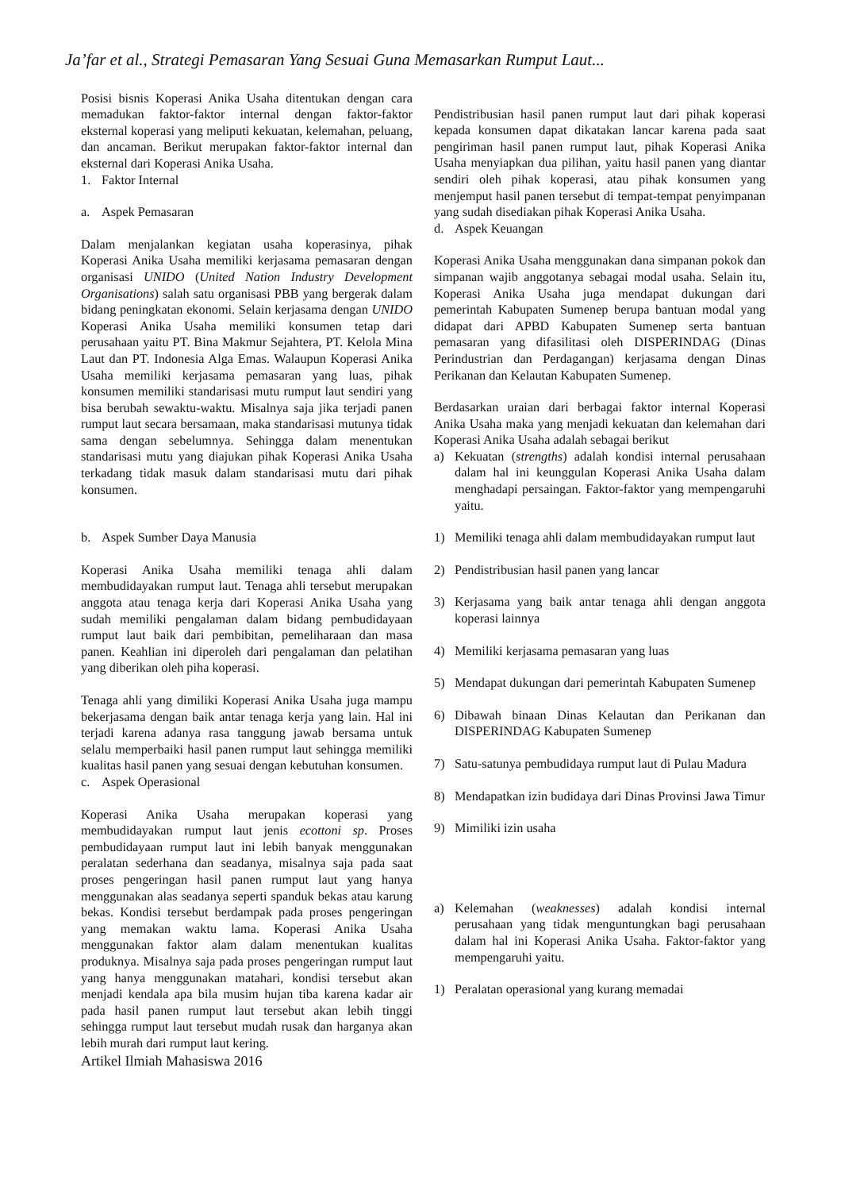Ja’far et al., Strategi Pemasaran Yang Sesuai Guna Memasarkan Rumput Laut...
Posisi bisnis Koperasi Anika Usaha ditentukan dengan cara memadukan faktor-faktor internal dengan faktor-faktor eksternal koperasi yang meliputi kekuatan, kelemahan, peluang, dan ancaman. Berikut merupakan faktor-faktor internal dan eksternal dari Koperasi Anika Usaha.
1. Faktor Internal
a. Aspek Pemasaran
Dalam menjalankan kegiatan usaha koperasinya, pihak Koperasi Anika Usaha memiliki kerjasama pemasaran dengan organisasi UNIDO (United Nation Industry Development Organisations) salah satu organisasi PBB yang bergerak dalam bidang peningkatan ekonomi. Selain kerjasama dengan UNIDO Koperasi Anika Usaha memiliki konsumen tetap dari perusahaan yaitu PT. Bina Makmur Sejahtera, PT. Kelola Mina Laut dan PT. Indonesia Alga Emas. Walaupun Koperasi Anika Usaha memiliki kerjasama pemasaran yang luas, pihak konsumen memiliki standarisasi mutu rumput laut sendiri yang bisa berubah sewaktu-waktu. Misalnya saja jika terjadi panen rumput laut secara bersamaan, maka standarisasi mutunya tidak sama dengan sebelumnya. Sehingga dalam menentukan standarisasi mutu yang diajukan pihak Koperasi Anika Usaha terkadang tidak masuk dalam standarisasi mutu dari pihak konsumen.
b. Aspek Sumber Daya Manusia
Koperasi Anika Usaha memiliki tenaga ahli dalam membudidayakan rumput laut. Tenaga ahli tersebut merupakan anggota atau tenaga kerja dari Koperasi Anika Usaha yang sudah memiliki pengalaman dalam bidang pembudidayaan rumput laut baik dari pembibitan, pemeliharaan dan masa panen. Keahlian ini diperoleh dari pengalaman dan pelatihan yang diberikan oleh piha koperasi.
Tenaga ahli yang dimiliki Koperasi Anika Usaha juga mampu bekerjasama dengan baik antar tenaga kerja yang lain. Hal ini terjadi karena adanya rasa tanggung jawab bersama untuk selalu memperbaiki hasil panen rumput laut sehingga memiliki kualitas hasil panen yang sesuai dengan kebutuhan konsumen.
c. Aspek Operasional
Koperasi Anika Usaha merupakan koperasi yang membudidayakan rumput laut jenis ecottoni sp. Proses pembudidayaan rumput laut ini lebih banyak menggunakan peralatan sederhana dan seadanya, misalnya saja pada saat proses pengeringan hasil panen rumput laut yang hanya menggunakan alas seadanya seperti spanduk bekas atau karung bekas. Kondisi tersebut berdampak pada proses pengeringan yang memakan waktu lama. Koperasi Anika Usaha menggunakan faktor alam dalam menentukan kualitas produknya. Misalnya saja pada proses pengeringan rumput laut yang hanya menggunakan matahari, kondisi tersebut akan menjadi kendala apa bila musim hujan tiba karena kadar air pada hasil panen rumput laut tersebut akan lebih tinggi sehingga rumput laut tersebut mudah rusak dan harganya akan lebih murah dari rumput laut kering.
Artikel Ilmiah Mahasiswa 2016
Pendistribusian hasil panen rumput laut dari pihak koperasi kepada konsumen dapat dikatakan lancar karena pada saat pengiriman hasil panen rumput laut, pihak Koperasi Anika Usaha menyiapkan dua pilihan, yaitu hasil panen yang diantar sendiri oleh pihak koperasi, atau pihak konsumen yang menjemput hasil panen tersebut di tempat-tempat penyimpanan yang sudah disediakan pihak Koperasi Anika Usaha.
d. Aspek Keuangan
Koperasi Anika Usaha menggunakan dana simpanan pokok dan simpanan wajib anggotanya sebagai modal usaha. Selain itu, Koperasi Anika Usaha juga mendapat dukungan dari pemerintah Kabupaten Sumenep berupa bantuan modal yang didapat dari APBD Kabupaten Sumenep serta bantuan pemasaran yang difasilitasi oleh DISPERINDAG (Dinas Perindustrian dan Perdagangan) kerjasama dengan Dinas Perikanan dan Kelautan Kabupaten Sumenep.
Berdasarkan uraian dari berbagai faktor internal Koperasi Anika Usaha maka yang menjadi kekuatan dan kelemahan dari Koperasi Anika Usaha adalah sebagai berikut
a) Kekuatan (strengths) adalah kondisi internal perusahaan dalam hal ini keunggulan Koperasi Anika Usaha dalam menghadapi persaingan. Faktor-faktor yang mempengaruhi yaitu.
1) Memiliki tenaga ahli dalam membudidayakan rumput laut
2) Pendistribusian hasil panen yang lancar
3) Kerjasama yang baik antar tenaga ahli dengan anggota koperasi lainnya
4) Memiliki kerjasama pemasaran yang luas
5) Mendapat dukungan dari pemerintah Kabupaten Sumenep
6) Dibawah binaan Dinas Kelautan dan Perikanan dan DISPERINDAG Kabupaten Sumenep
7) Satu-satunya pembudidaya rumput laut di Pulau Madura
8) Mendapatkan izin budidaya dari Dinas Provinsi Jawa Timur
9) Mimiliki izin usaha
a) Kelemahan (weaknesses) adalah kondisi internal perusahaan yang tidak menguntungkan bagi perusahaan dalam hal ini Koperasi Anika Usaha. Faktor-faktor yang mempengaruhi yaitu.
1) Peralatan operasional yang kurang memadai